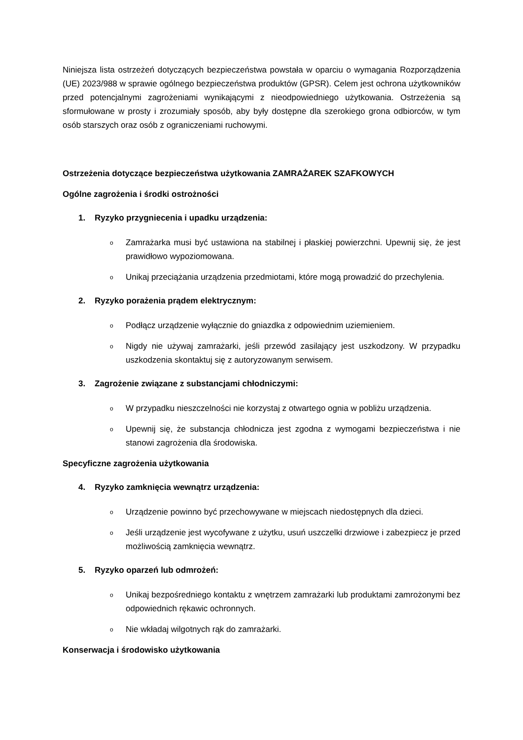Niniejsza lista ostrzeżeń dotyczących bezpieczeństwa powstała w oparciu o wymagania Rozporządzenia (UE) 2023/988 w sprawie ogólnego bezpieczeństwa produktów (GPSR). Celem jest ochrona użytkowników przed potencjalnymi zagrożeniami wynikającymi z nieodpowiedniego użytkowania. Ostrzeżenia są sformułowane w prosty i zrozumiały sposób, aby były dostępne dla szerokiego grona odbiorców, w tym osób starszych oraz osób z ograniczeniami ruchowymi.
Ostrzeżenia dotyczące bezpieczeństwa użytkowania ZAMRAŻAREK SZAFKOWYCH
Ogólne zagrożenia i środki ostrożności
1. Ryzyko przygniecenia i upadku urządzenia:
o
Zamrażarka musi być ustawiona na stabilnej i płaskiej powierzchni. Upewnij się, że jest prawidłowo wypoziomowana.
o
Unikaj przeciążania urządzenia przedmiotami, które mogą prowadzić do przechylenia.
2. Ryzyko porażenia prądem elektrycznym:
o
Podłącz urządzenie wyłącznie do gniazdka z odpowiednim uziemieniem.
o
Nigdy nie używaj zamrażarki, jeśli przewód zasilający jest uszkodzony. W przypadku uszkodzenia skontaktuj się z autoryzowanym serwisem.
3. Zagrożenie związane z substancjami chłodniczymi:
o
W przypadku nieszczelności nie korzystaj z otwartego ognia w pobliżu urządzenia.
o
Upewnij się, że substancja chłodnicza jest zgodna z wymogami bezpieczeństwa i nie stanowi zagrożenia dla środowiska.
Specyficzne zagrożenia użytkowania
4. Ryzyko zamknięcia wewnątrz urządzenia:
o
Urządzenie powinno być przechowywane w miejscach niedostępnych dla dzieci.
o
Jeśli urządzenie jest wycofywane z użytku, usuń uszczelki drzwiowe i zabezpiecz je przed możliwością zamknięcia wewnątrz.
5. Ryzyko oparzeń lub odmrożeń:
o
Unikaj bezpośredniego kontaktu z wnętrzem zamrażarki lub produktami zamrożonymi bez odpowiednich rękawic ochronnych.
o
Nie wkładaj wilgotnych rąk do zamrażarki.
Konserwacja i środowisko użytkowania